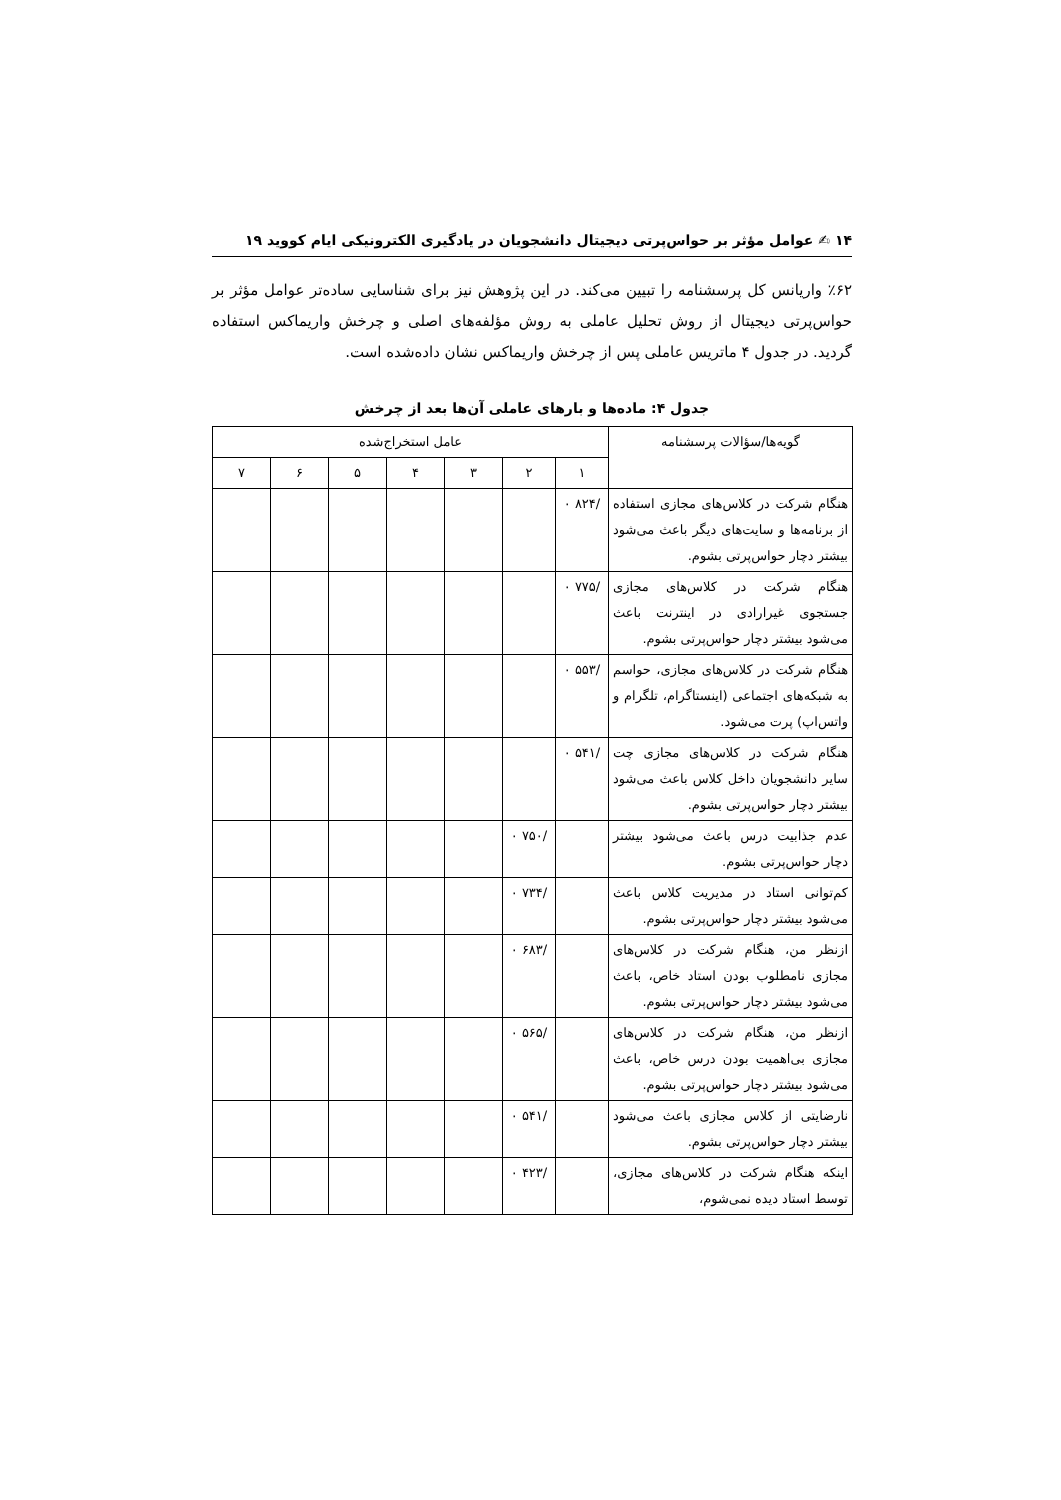۱۴ ✍ عوامل مؤثر بر حواس‌پرتی دیجیتال دانشجویان در یادگیری الکترونیکی ایام کووید ۱۹
٪۶۲ واریانس کل پرسشنامه را تبیین می‌کند. در این پژوهش نیز برای شناسایی ساده‌تر عوامل مؤثر بر حواس‌پرتی دیجیتال از روش تحلیل عاملی به روش مؤلفه‌های اصلی و چرخش واریماکس استفاده گردید. در جدول ۴ ماتریس عاملی پس از چرخش واریماکس نشان داده‌شده است.
جدول ۴: ماده‌ها و بارهای عاملی آن‌ها بعد از چرخش
| گویه‌ها/سؤالات پرسشنامه | عامل استخراج‌شده | | | | | | |
| --- | --- | --- | --- | --- | --- | --- | --- |
| | ۱ | ۲ | ۳ | ۴ | ۵ | ۶ | ۷ |
| هنگام شرکت در کلاس‌های مجازی استفاده از برنامه‌ها و سایت‌های دیگر باعث می‌شود بیشتر دچار حواس‌پرتی بشوم. | /۸۲۴ ۰ | | | | | | |
| هنگام شرکت در کلاس‌های مجازی جستجوی غیرارادی در اینترنت باعث می‌شود بیشتر دچار حواس‌پرتی بشوم. | /۷۷۵ ۰ | | | | | | |
| هنگام شرکت در کلاس‌های مجازی، حواسم به شبکه‌های اجتماعی (اینستاگرام، تلگرام و واتس‌اپ) پرت می‌شود. | /۵۵۳ ۰ | | | | | | |
| هنگام شرکت در کلاس‌های مجازی چت سایر دانشجویان داخل کلاس باعث می‌شود بیشتر دچار حواس‌پرتی بشوم. | /۵۴۱ ۰ | | | | | | |
| عدم جذابیت درس باعث می‌شود بیشتر دچار حواس‌پرتی بشوم. | | /۷۵۰ ۰ | | | | | |
| کم‌توانی استاد در مدیریت کلاس باعث می‌شود بیشتر دچار حواس‌پرتی بشوم. | | /۷۳۴ ۰ | | | | | |
| ازنظر من، هنگام شرکت در کلاس‌های مجازی نامطلوب بودن استاد خاص، باعث می‌شود بیشتر دچار حواس‌پرتی بشوم. | | /۶۸۳ ۰ | | | | | |
| ازنظر من، هنگام شرکت در کلاس‌های مجازی بی‌اهمیت بودن درس خاص، باعث می‌شود بیشتر دچار حواس‌پرتی بشوم. | | /۵۶۵ ۰ | | | | | |
| نارضایتی از کلاس مجازی باعث می‌شود بیشتر دچار حواس‌پرتی بشوم. | | /۵۴۱ ۰ | | | | | |
| اینکه هنگام شرکت در کلاس‌های مجازی، توسط استاد دیده نمی‌شوم، | | /۴۲۳ ۰ | | | | | |